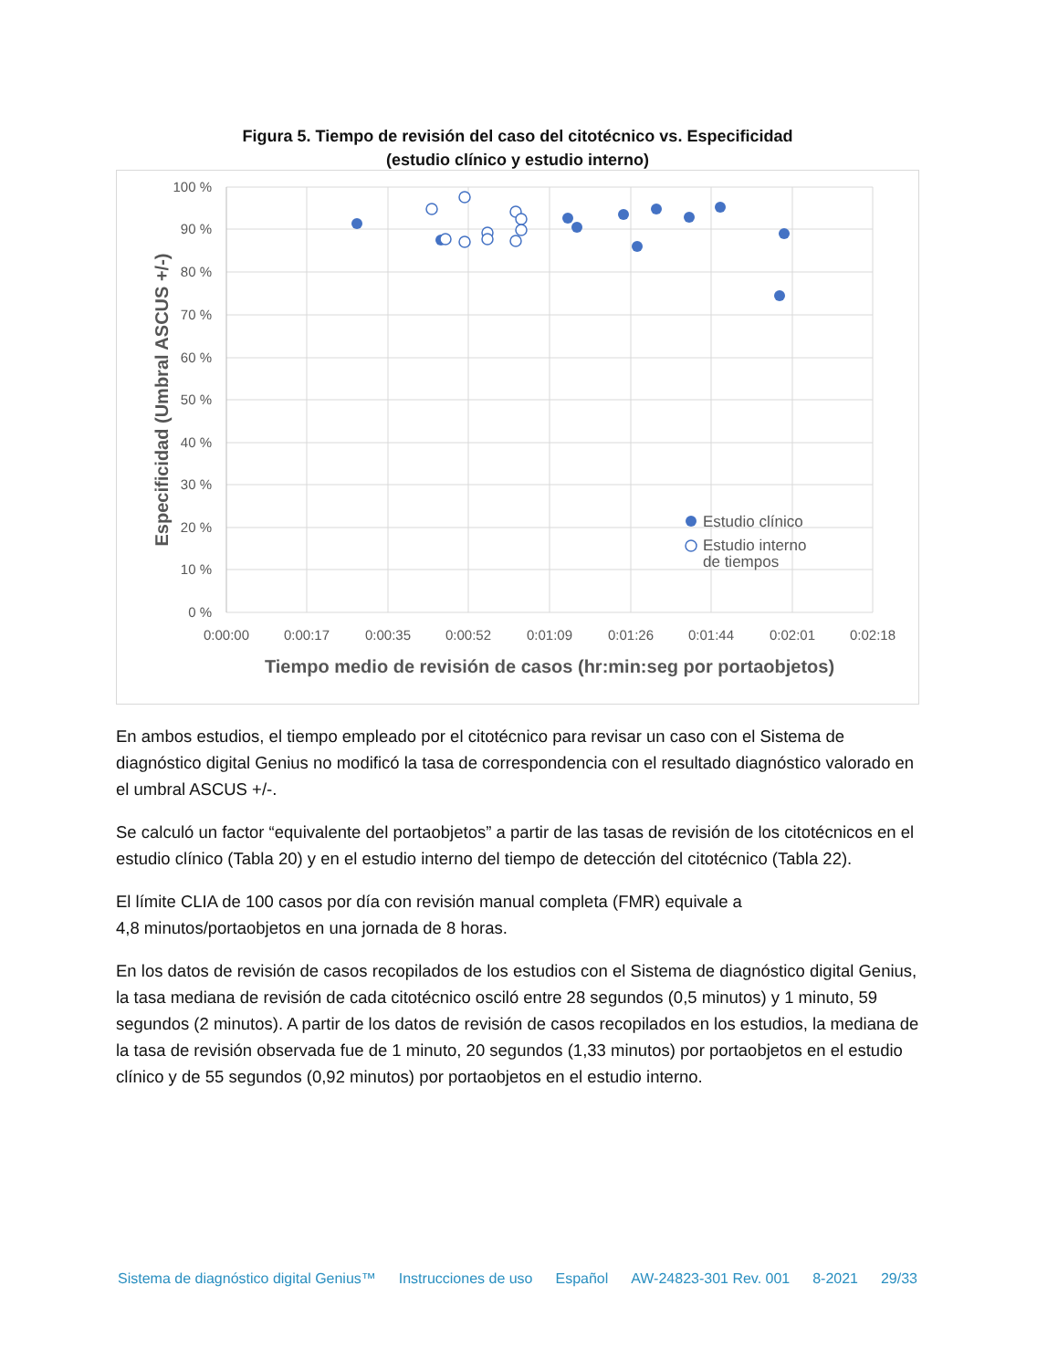Figura 5. Tiempo de revisión del caso del citotécnico vs. Especificidad
(estudio clínico y estudio interno)
100 %
90 %
80 %
70 %
60 %
50 %
40 %
30 %
20 %
10 %
0 %
0:00:00
0:00:17
0:00:35
0:00:52
0:01:09
0:01:26
0:01:44
0:02:01
0:02:18
Tiempo medio de revisión de casos (hr:min:seg por portaobjetos)
Especificidad (Umbral ASCUS +/-)
Estudio clínico
Estudio interno
de tiempos
En ambos estudios, el tiempo empleado por el citotécnico para revisar un caso con el Sistema de diagnóstico digital Genius no modificó la tasa de correspondencia con el resultado diagnóstico valorado en el umbral ASCUS +/-.
Se calculó un factor “equivalente del portaobjetos” a partir de las tasas de revisión de los citotécnicos en el estudio clínico (Tabla 20) y en el estudio interno del tiempo de detección del citotécnico (Tabla 22).
El límite CLIA de 100 casos por día con revisión manual completa (FMR) equivale a
4,8 minutos/portaobjetos en una jornada de 8 horas.
En los datos de revisión de casos recopilados de los estudios con el Sistema de diagnóstico digital Genius, la tasa mediana de revisión de cada citotécnico osciló entre 28 segundos (0,5 minutos) y 1 minuto, 59 segundos (2 minutos). A partir de los datos de revisión de casos recopilados en los estudios, la mediana de la tasa de revisión observada fue de 1 minuto, 20 segundos (1,33 minutos) por portaobjetos en el estudio clínico y de 55 segundos (0,92 minutos) por portaobjetos en el estudio interno.
Sistema de diagnóstico digital Genius™ Instrucciones de uso Español AW-24823-301 Rev. 001 8-2021 29/33